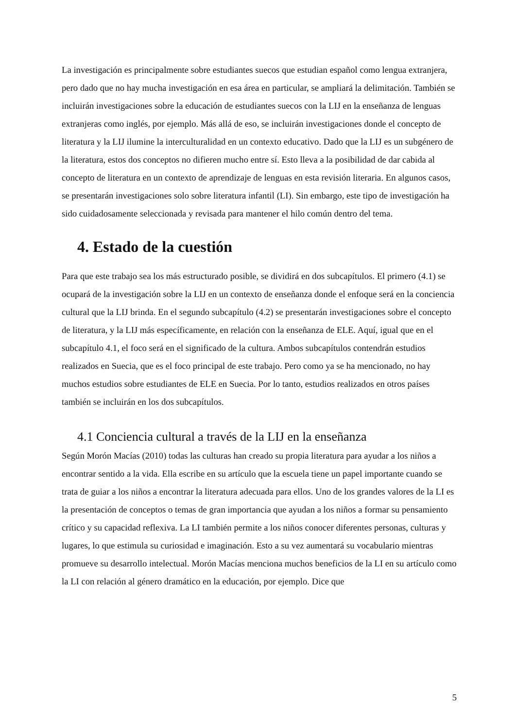La investigación es principalmente sobre estudiantes suecos que estudian español como lengua extranjera, pero dado que no hay mucha investigación en esa área en particular, se ampliará la delimitación. También se incluirán investigaciones sobre la educación de estudiantes suecos con la LIJ en la enseñanza de lenguas extranjeras como inglés, por ejemplo. Más allá de eso, se incluirán investigaciones donde el concepto de literatura y la LIJ ilumine la interculturalidad en un contexto educativo. Dado que la LIJ es un subgénero de la literatura, estos dos conceptos no difieren mucho entre sí. Esto lleva a la posibilidad de dar cabida al concepto de literatura en un contexto de aprendizaje de lenguas en esta revisión literaria. En algunos casos, se presentarán investigaciones solo sobre literatura infantil (LI). Sin embargo, este tipo de investigación ha sido cuidadosamente seleccionada y revisada para mantener el hilo común dentro del tema.
4. Estado de la cuestión
Para que este trabajo sea los más estructurado posible, se dividirá en dos subcapítulos. El primero (4.1) se ocupará de la investigación sobre la LIJ en un contexto de enseñanza donde el enfoque será en la conciencia cultural que la LIJ brinda. En el segundo subcapítulo (4.2) se presentarán investigaciones sobre el concepto de literatura, y la LIJ más específicamente, en relación con la enseñanza de ELE. Aquí, igual que en el subcapítulo 4.1, el foco será en el significado de la cultura. Ambos subcapítulos contendrán estudios realizados en Suecia, que es el foco principal de este trabajo. Pero como ya se ha mencionado, no hay muchos estudios sobre estudiantes de ELE en Suecia. Por lo tanto, estudios realizados en otros países también se incluirán en los dos subcapítulos.
4.1 Conciencia cultural a través de la LIJ en la enseñanza
Según Morón Macías (2010) todas las culturas han creado su propia literatura para ayudar a los niños a encontrar sentido a la vida. Ella escribe en su artículo que la escuela tiene un papel importante cuando se trata de guiar a los niños a encontrar la literatura adecuada para ellos. Uno de los grandes valores de la LI es la presentación de conceptos o temas de gran importancia que ayudan a los niños a formar su pensamiento crítico y su capacidad reflexiva. La LI también permite a los niños conocer diferentes personas, culturas y lugares, lo que estimula su curiosidad e imaginación. Esto a su vez aumentará su vocabulario mientras promueve su desarrollo intelectual. Morón Macías menciona muchos beneficios de la LI en su artículo como la LI con relación al género dramático en la educación, por ejemplo. Dice que
5